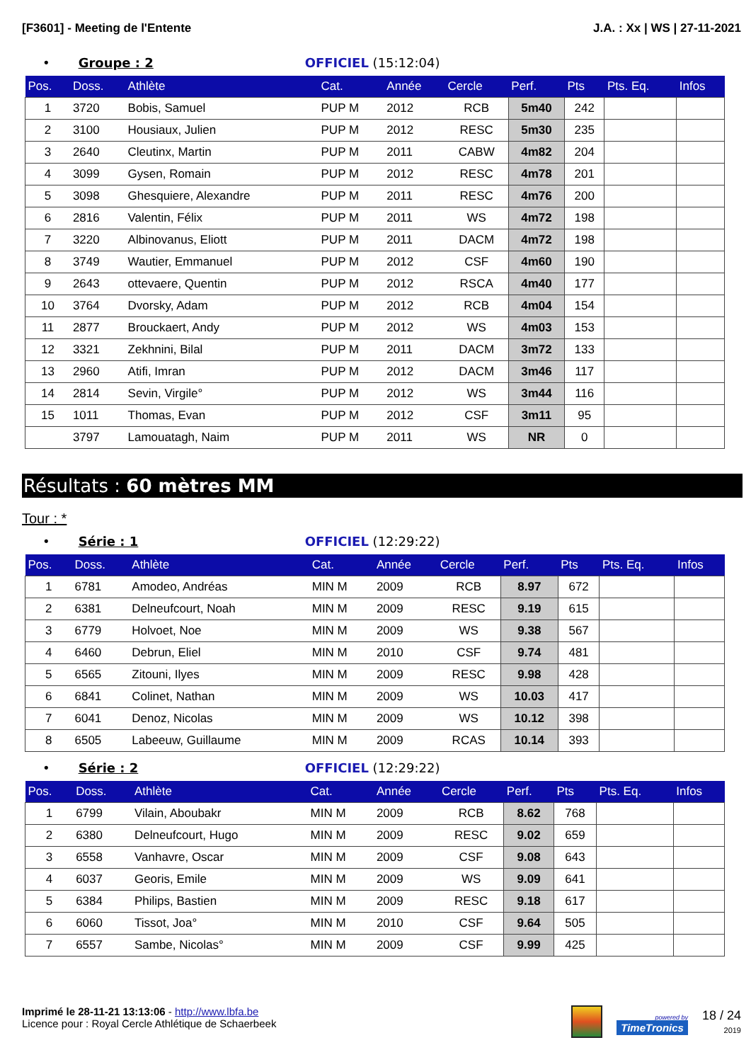[F3601] - Meeting de l'Entente J.A. : Xx | WS | 27-11-2021
• Groupe : 2 OFFICIEL (15:12:04)
| Pos. | Doss. | Athlète | Cat. | Année | Cercle | Perf. | Pts | Pts. Eq. | Infos |
| --- | --- | --- | --- | --- | --- | --- | --- | --- | --- |
| 1 | 3720 | Bobis, Samuel | PUP M | 2012 | RCB | 5m40 | 242 | | |
| 2 | 3100 | Housiaux, Julien | PUP M | 2012 | RESC | 5m30 | 235 | | |
| 3 | 2640 | Cleutinx, Martin | PUP M | 2011 | CABW | 4m82 | 204 | | |
| 4 | 3099 | Gysen, Romain | PUP M | 2012 | RESC | 4m78 | 201 | | |
| 5 | 3098 | Ghesquiere, Alexandre | PUP M | 2011 | RESC | 4m76 | 200 | | |
| 6 | 2816 | Valentin, Félix | PUP M | 2011 | WS | 4m72 | 198 | | |
| 7 | 3220 | Albinovanus, Eliott | PUP M | 2011 | DACM | 4m72 | 198 | | |
| 8 | 3749 | Wautier, Emmanuel | PUP M | 2012 | CSF | 4m60 | 190 | | |
| 9 | 2643 | ottevaere, Quentin | PUP M | 2012 | RSCA | 4m40 | 177 | | |
| 10 | 3764 | Dvorsky, Adam | PUP M | 2012 | RCB | 4m04 | 154 | | |
| 11 | 2877 | Brouckaert, Andy | PUP M | 2012 | WS | 4m03 | 153 | | |
| 12 | 3321 | Zekhnini, Bilal | PUP M | 2011 | DACM | 3m72 | 133 | | |
| 13 | 2960 | Atifi, Imran | PUP M | 2012 | DACM | 3m46 | 117 | | |
| 14 | 2814 | Sevin, Virgile° | PUP M | 2012 | WS | 3m44 | 116 | | |
| 15 | 1011 | Thomas, Evan | PUP M | 2012 | CSF | 3m11 | 95 | | |
| | 3797 | Lamouatagh, Naim | PUP M | 2011 | WS | NR | 0 | | |
Résultats : 60 mètres MM
Tour : *
• Série : 1 OFFICIEL (12:29:22)
| Pos. | Doss. | Athlète | Cat. | Année | Cercle | Perf. | Pts | Pts. Eq. | Infos |
| --- | --- | --- | --- | --- | --- | --- | --- | --- | --- |
| 1 | 6781 | Amodeo, Andréas | MIN M | 2009 | RCB | 8.97 | 672 | | |
| 2 | 6381 | Delneufcourt, Noah | MIN M | 2009 | RESC | 9.19 | 615 | | |
| 3 | 6779 | Holvoet, Noe | MIN M | 2009 | WS | 9.38 | 567 | | |
| 4 | 6460 | Debrun, Eliel | MIN M | 2010 | CSF | 9.74 | 481 | | |
| 5 | 6565 | Zitouni, Ilyes | MIN M | 2009 | RESC | 9.98 | 428 | | |
| 6 | 6841 | Colinet, Nathan | MIN M | 2009 | WS | 10.03 | 417 | | |
| 7 | 6041 | Denoz, Nicolas | MIN M | 2009 | WS | 10.12 | 398 | | |
| 8 | 6505 | Labeeuw, Guillaume | MIN M | 2009 | RCAS | 10.14 | 393 | | |
• Série : 2 OFFICIEL (12:29:22)
| Pos. | Doss. | Athlète | Cat. | Année | Cercle | Perf. | Pts | Pts. Eq. | Infos |
| --- | --- | --- | --- | --- | --- | --- | --- | --- | --- |
| 1 | 6799 | Vilain, Aboubakr | MIN M | 2009 | RCB | 8.62 | 768 | | |
| 2 | 6380 | Delneufcourt, Hugo | MIN M | 2009 | RESC | 9.02 | 659 | | |
| 3 | 6558 | Vanhavre, Oscar | MIN M | 2009 | CSF | 9.08 | 643 | | |
| 4 | 6037 | Georis, Emile | MIN M | 2009 | WS | 9.09 | 641 | | |
| 5 | 6384 | Philips, Bastien | MIN M | 2009 | RESC | 9.18 | 617 | | |
| 6 | 6060 | Tissot, Joa° | MIN M | 2010 | CSF | 9.64 | 505 | | |
| 7 | 6557 | Sambe, Nicolas° | MIN M | 2009 | CSF | 9.99 | 425 | | |
Imprimé le 28-11-21 13:13:06 - http://www.lbfa.be
Licence pour : Royal Cercle Athlétique de Schaerbeek
powered by
TimeTronics
18 / 24
2019